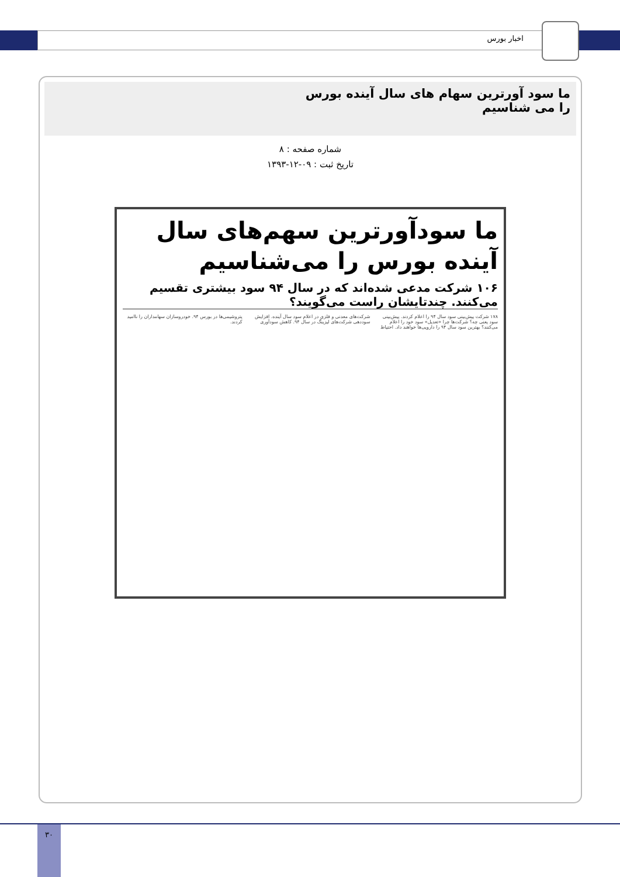اخبار بورس
ما سود آورترین سهام های سال آینده بورس را می شناسیم
شماره صفحه : ۸
تاریخ ثبت : ۰۹-۱۲-۱۳۹۳
ما سودآورترین سهم‌های سال آینده بورس را می‌شناسیم
۱۰۶ شرکت مدعی شده‌اند که در سال ۹۴ سود بیشتری تقسیم می‌کنند. چندتایشان راست می‌گویند؟
۱۷۸ شرکت پیش‌بینی سود سال ۹۴ را اعلام کردند. پیش‌بینی سود یعنی چه؟ شرکت‌ها چرا «تعدیل» سود خود را اعلام می‌کنند؟ بهترین سود سال ۹۴ را دارویی‌ها خواهند داد. احتیاط شرکت‌های معدنی و فلزی در اعلام سود سال آینده. افزایش سوددهی شرکت‌های لیزینگ در سال ۹۴. کاهش سودآوری پتروشیمی‌ها در بورس ۹۴. خودروسازان سهامداران را ناامید کردند.
۳۰